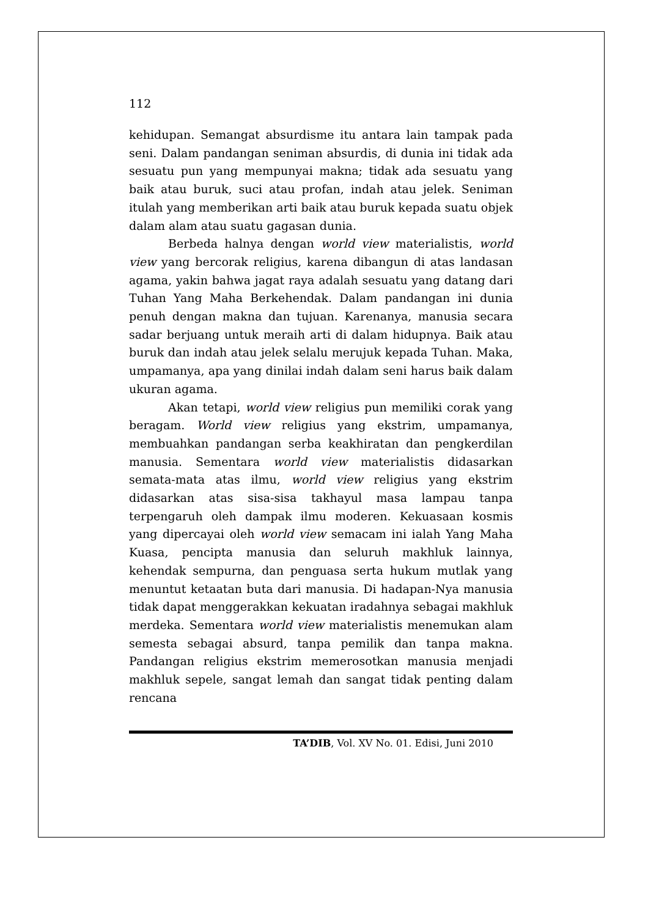112
kehidupan. Semangat absurdisme itu antara lain tampak pada seni. Dalam pandangan seniman absurdis, di dunia ini tidak ada sesuatu pun yang mempunyai makna; tidak ada sesuatu yang baik atau buruk, suci atau profan, indah atau jelek. Seniman itulah yang memberikan arti baik atau buruk kepada suatu objek dalam alam atau suatu gagasan dunia.
Berbeda halnya dengan world view materialistis, world view yang bercorak religius, karena dibangun di atas landasan agama, yakin bahwa jagat raya adalah sesuatu yang datang dari Tuhan Yang Maha Berkehendak. Dalam pandangan ini dunia penuh dengan makna dan tujuan. Karenanya, manusia secara sadar berjuang untuk meraih arti di dalam hidupnya. Baik atau buruk dan indah atau jelek selalu merujuk kepada Tuhan. Maka, umpamanya, apa yang dinilai indah dalam seni harus baik dalam ukuran agama.
Akan tetapi, world view religius pun memiliki corak yang beragam. World view religius yang ekstrim, umpamanya, membuahkan pandangan serba keakhiratan dan pengkerdilan manusia. Sementara world view materialistis didasarkan semata-mata atas ilmu, world view religius yang ekstrim didasarkan atas sisa-sisa takhayul masa lampau tanpa terpengaruh oleh dampak ilmu moderen. Kekuasaan kosmis yang dipercayai oleh world view semacam ini ialah Yang Maha Kuasa, pencipta manusia dan seluruh makhluk lainnya, kehendak sempurna, dan penguasa serta hukum mutlak yang menuntut ketaatan buta dari manusia. Di hadapan-Nya manusia tidak dapat menggerakkan kekuatan iradahnya sebagai makhluk merdeka. Sementara world view materialistis menemukan alam semesta sebagai absurd, tanpa pemilik dan tanpa makna. Pandangan religius ekstrim memerosotkan manusia menjadi makhluk sepele, sangat lemah dan sangat tidak penting dalam rencana
TA’DIB, Vol. XV No. 01. Edisi, Juni 2010